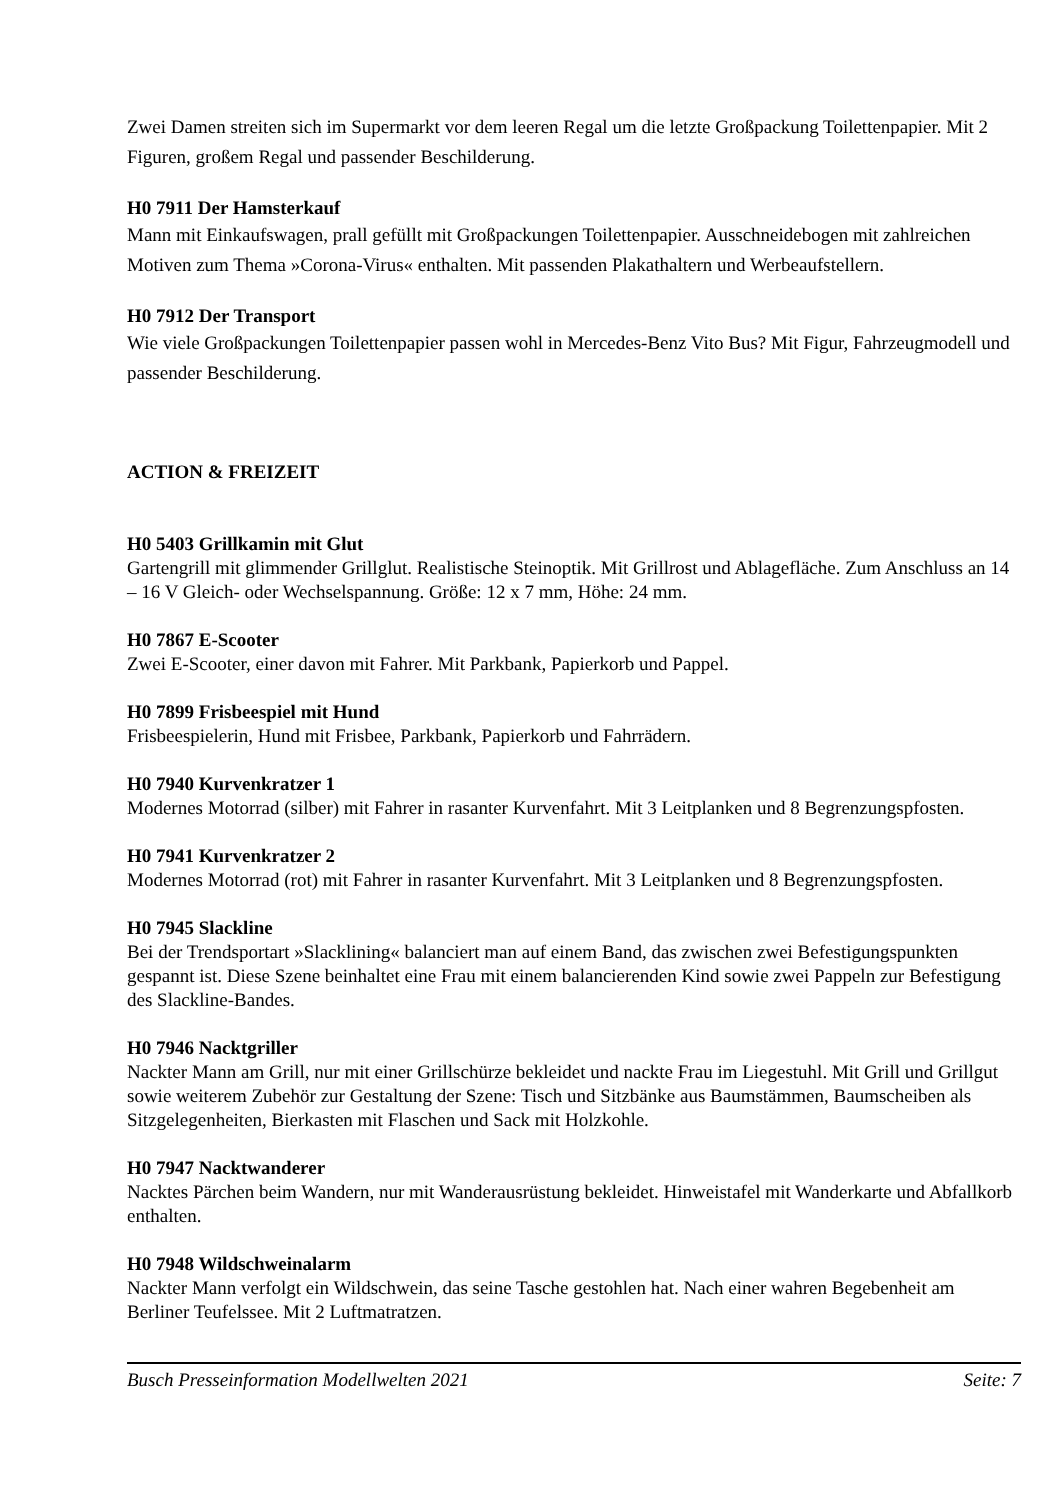Zwei Damen streiten sich im Supermarkt vor dem leeren Regal um die letzte Großpackung Toilettenpapier. Mit 2 Figuren, großem Regal und passender Beschilderung.
H0 7911 Der Hamsterkauf
Mann mit Einkaufswagen, prall gefüllt mit Großpackungen Toilettenpapier. Ausschneidebogen mit zahlreichen Motiven zum Thema »Corona-Virus« enthalten. Mit passenden Plakathaltern und Werbeaufstellern.
H0 7912 Der Transport
Wie viele Großpackungen Toilettenpapier passen wohl in Mercedes-Benz Vito Bus? Mit Figur, Fahrzeugmodell und passender Beschilderung.
ACTION & FREIZEIT
H0 5403 Grillkamin mit Glut
Gartengrill mit glimmender Grillglut. Realistische Steinoptik. Mit Grillrost und Ablagefläche. Zum Anschluss an 14 – 16 V Gleich- oder Wechselspannung. Größe: 12 x 7 mm, Höhe: 24 mm.
H0 7867 E-Scooter
Zwei E-Scooter, einer davon mit Fahrer. Mit Parkbank, Papierkorb und Pappel.
H0 7899 Frisbeespiel mit Hund
Frisbeespielerin, Hund mit Frisbee, Parkbank, Papierkorb und Fahrrädern.
H0 7940 Kurvenkratzer 1
Modernes Motorrad (silber) mit Fahrer in rasanter Kurvenfahrt. Mit 3 Leitplanken und 8 Begrenzungspfosten.
H0 7941 Kurvenkratzer 2
Modernes Motorrad (rot) mit Fahrer in rasanter Kurvenfahrt. Mit 3 Leitplanken und 8 Begrenzungspfosten.
H0 7945 Slackline
Bei der Trendsportart »Slacklining« balanciert man auf einem Band, das zwischen zwei Befestigungspunkten gespannt ist. Diese Szene beinhaltet eine Frau mit einem balancierenden Kind sowie zwei Pappeln zur Befestigung des Slackline-Bandes.
H0 7946 Nacktgriller
Nackter Mann am Grill, nur mit einer Grillschürze bekleidet und nackte Frau im Liegestuhl. Mit Grill und Grillgut sowie weiterem Zubehör zur Gestaltung der Szene: Tisch und Sitzbänke aus Baumstämmen, Baumscheiben als Sitzgelegenheiten, Bierkasten mit Flaschen und Sack mit Holzkohle.
H0 7947 Nacktwanderer
Nacktes Pärchen beim Wandern, nur mit Wanderausrüstung bekleidet. Hinweistafel mit Wanderkarte und Abfallkorb enthalten.
H0 7948 Wildschweinalarm
Nackter Mann verfolgt ein Wildschwein, das seine Tasche gestohlen hat. Nach einer wahren Begebenheit am Berliner Teufelssee. Mit 2 Luftmatratzen.
Busch Presseinformation Modellwelten 2021 Seite: 7